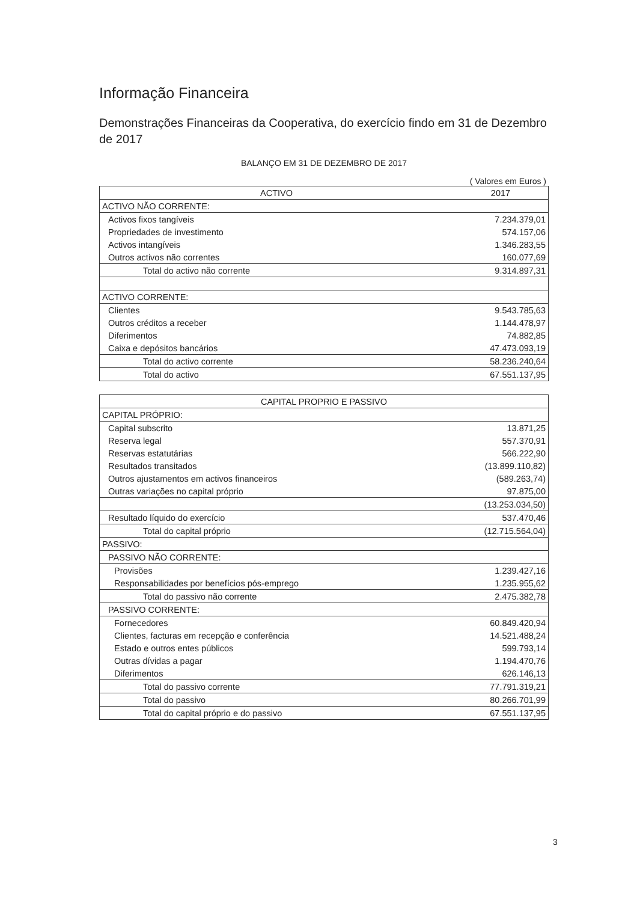Informação Financeira
Demonstrações Financeiras da Cooperativa, do exercício findo em 31 de Dezembro de 2017
BALANÇO EM 31 DE DEZEMBRO DE 2017
( Valores em Euros )
| ACTIVO | 2017 |
| --- | --- |
| ACTIVO NÃO CORRENTE: | |
| Activos fixos tangíveis | 7.234.379,01 |
| Propriedades de investimento | 574.157,06 |
| Activos intangíveis | 1.346.283,55 |
| Outros activos não correntes | 160.077,69 |
| Total do activo não corrente | 9.314.897,31 |
| ACTIVO CORRENTE: | |
| Clientes | 9.543.785,63 |
| Outros créditos a receber | 1.144.478,97 |
| Diferimentos | 74.882,85 |
| Caixa e depósitos bancários | 47.473.093,19 |
| Total do activo corrente | 58.236.240,64 |
| Total do activo | 67.551.137,95 |
| CAPITAL PROPRIO E PASSIVO | |
| --- | --- |
| CAPITAL PRÓPRIO: | |
| Capital subscrito | 13.871,25 |
| Reserva legal | 557.370,91 |
| Reservas estatutárias | 566.222,90 |
| Resultados transitados | (13.899.110,82) |
| Outros ajustamentos em activos financeiros | (589.263,74) |
| Outras variações no capital próprio | 97.875,00 |
| | (13.253.034,50) |
| Resultado líquido do exercício | 537.470,46 |
| Total do capital próprio | (12.715.564,04) |
| PASSIVO: | |
| PASSIVO NÃO CORRENTE: | |
| Provisões | 1.239.427,16 |
| Responsabilidades por benefícios pós-emprego | 1.235.955,62 |
| Total do passivo não corrente | 2.475.382,78 |
| PASSIVO CORRENTE: | |
| Fornecedores | 60.849.420,94 |
| Clientes, facturas em recepção e conferência | 14.521.488,24 |
| Estado e outros entes públicos | 599.793,14 |
| Outras dívidas a pagar | 1.194.470,76 |
| Diferimentos | 626.146,13 |
| Total do passivo corrente | 77.791.319,21 |
| Total do passivo | 80.266.701,99 |
| Total do capital próprio e do passivo | 67.551.137,95 |
3